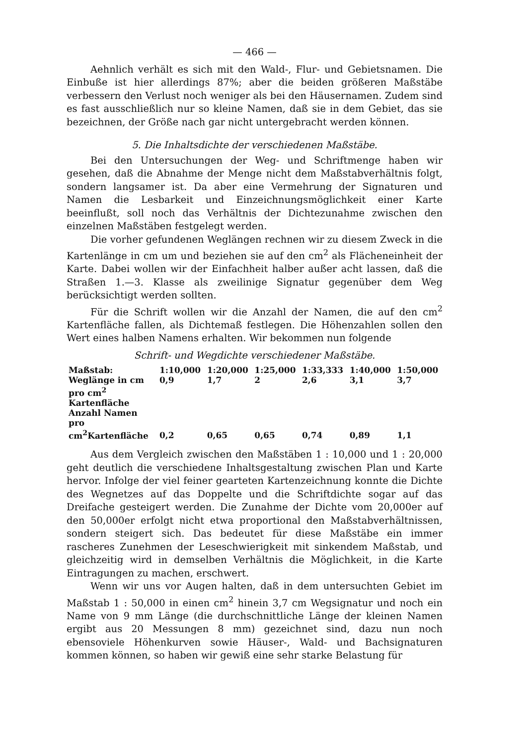— 466 —
Aehnlich verhält es sich mit den Wald-, Flur- und Gebietsnamen. Die Einbuße ist hier allerdings 87%; aber die beiden größeren Maßstäbe verbessern den Verlust noch weniger als bei den Häusernamen. Zudem sind es fast ausschließlich nur so kleine Namen, daß sie in dem Gebiet, das sie bezeichnen, der Größe nach gar nicht untergebracht werden können.
5. Die Inhaltsdichte der verschiedenen Maßstäbe.
Bei den Untersuchungen der Weg- und Schriftmenge haben wir gesehen, daß die Abnahme der Menge nicht dem Maßstabverhältnis folgt, sondern langsamer ist. Da aber eine Vermehrung der Signaturen und Namen die Lesbarkeit und Einzeichnungsmöglichkeit einer Karte beeinflußt, soll noch das Verhältnis der Dichtezunahme zwischen den einzelnen Maßstäben festgelegt werden.
Die vorher gefundenen Weglängen rechnen wir zu diesem Zweck in die Kartenlänge in cm um und beziehen sie auf den cm<sup>2</sup> als Flächeneinheit der Karte. Dabei wollen wir der Einfachheit halber außer acht lassen, daß die Straßen 1.—3. Klasse als zweilinige Signatur gegenüber dem Weg berücksichtigt werden sollten.
Für die Schrift wollen wir die Anzahl der Namen, die auf den cm<sup>2</sup> Kartenfläche fallen, als Dichtemaß festlegen. Die Höhenzahlen sollen den Wert eines halben Namens erhalten. Wir bekommen nun folgende
Schrift- und Wegdichte verschiedener Maßstäbe.
| Maßstab: | 1:10,000 | 1:20,000 | 1:25,000 | 1:33,333 | 1:40,000 | 1:50,000 |
| Weglänge in cm pro cm<sup>2</sup> Kartenfläche | 0,9 | 1,7 | 2 | 2,6 | 3,1 | 3,7 |
| Anzahl Namen pro cm<sup>2</sup>Kartenfläche | 0,2 | 0,65 | 0,65 | 0,74 | 0,89 | 1,1 |
Aus dem Vergleich zwischen den Maßstäben 1 : 10,000 und 1 : 20,000 geht deutlich die verschiedene Inhaltsgestaltung zwischen Plan und Karte hervor. Infolge der viel feiner gearteten Kartenzeichnung konnte die Dichte des Wegnetzes auf das Doppelte und die Schriftdichte sogar auf das Dreifache gesteigert werden. Die Zunahme der Dichte vom 20,000er auf den 50,000er erfolgt nicht etwa proportional den Maßstabverhältnissen, sondern steigert sich. Das bedeutet für diese Maßstäbe ein immer rascheres Zunehmen der Leseschwierigkeit mit sinkendem Maßstab, und gleichzeitig wird in demselben Verhältnis die Möglichkeit, in die Karte Eintragungen zu machen, erschwert.
Wenn wir uns vor Augen halten, daß in dem untersuchten Gebiet im Maßstab 1 : 50,000 in einen cm<sup>2</sup> hinein 3,7 cm Wegsignatur und noch ein Name von 9 mm Länge (die durchschnittliche Länge der kleinen Namen ergibt aus 20 Messungen 8 mm) gezeichnet sind, dazu nun noch ebensoviele Höhenkurven sowie Häuser-, Wald- und Bachsignaturen kommen können, so haben wir gewiß eine sehr starke Belastung für